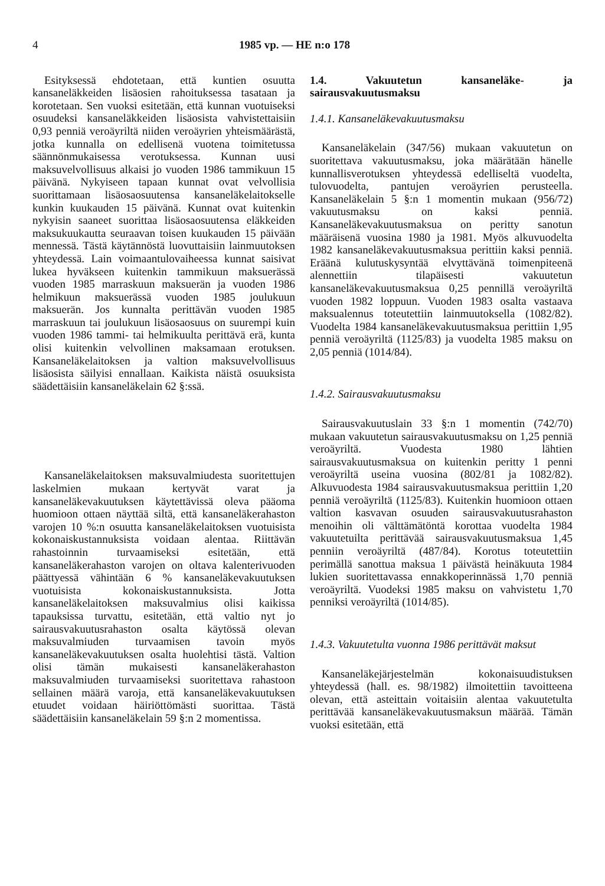4 1985 vp. — HE n:o 178
Esityksessä ehdotetaan, että kuntien osuutta kansaneläkkeiden lisäosien rahoituksessa tasataan ja korotetaan. Sen vuoksi esitetään, että kunnan vuotuiseksi osuudeksi kansaneläkkeiden lisäosista vahvistettaisiin 0,93 penniä veroäyriltä niiden veroäyrien yhteismäärästä, jotka kunnalla on edellisenä vuotena toimitetussa säännönmukaisessa verotuksessa. Kunnan uusi maksuvelvollisuus alkaisi jo vuoden 1986 tammikuun 15 päivänä. Nykyiseen tapaan kunnat ovat velvollisia suorittamaan lisäosaosuutensa kansaneläkelaitokselle kunkin kuukauden 15 päivänä. Kunnat ovat kuitenkin nykyisin saaneet suorittaa lisäosaosuutensa eläkkeiden maksukuukautta seuraavan toisen kuukauden 15 päivään mennessä. Tästä käytännöstä luovuttaisiin lainmuutoksen yhteydessä. Lain voimaantulovaiheessa kunnat saisivat lukea hyväkseen kuitenkin tammikuun maksuerässä vuoden 1985 marraskuun maksuerän ja vuoden 1986 helmikuun maksuerässä vuoden 1985 joulukuun maksuerän. Jos kunnalta perittävän vuoden 1985 marraskuun tai joulukuun lisäosaosuus on suurempi kuin vuoden 1986 tammi- tai helmikuulta perittävä erä, kunta olisi kuitenkin velvollinen maksamaan erotuksen. Kansaneläkelaitoksen ja valtion maksuvelvollisuus lisäosista säilyisi ennallaan. Kaikista näistä osuuksista säädettäisiin kansaneläkelain 62 §:ssä.
Kansaneläkelaitoksen maksuvalmiudesta suoritettujen laskelmien mukaan kertyvät varat ja kansaneläkevakuutuksen käytettävissä oleva pääoma huomioon ottaen näyttää siltä, että kansaneläkerahaston varojen 10 %:n osuutta kansaneläkelaitoksen vuotuisista kokonaiskustannuksista voidaan alentaa. Riittävän rahastoinnin turvaamiseksi esitetään, että kansaneläkerahaston varojen on oltava kalenterivuoden päättyessä vähintään 6 % kansaneläkevakuutuksen vuotuisista kokonaiskustannuksista. Jotta kansaneläkelaitoksen maksuvalmius olisi kaikissa tapauksissa turvattu, esitetään, että valtio nyt jo sairausvakuutusrahaston osalta käytössä olevan maksuvalmiuden turvaamisen tavoin myös kansaneläkevakuutuksen osalta huolehtisi tästä. Valtion olisi tämän mukaisesti kansaneläkerahaston maksuvalmiuden turvaamiseksi suoritettava rahastoon sellainen määrä varoja, että kansaneläkevakuutuksen etuudet voidaan häiriöttömästi suorittaa. Tästä säädettäisiin kansaneläkelain 59 §:n 2 momentissa.
1.4. Vakuutetun kansaneläke- ja sairausvakuutusmaksu
1.4.1. Kansaneläkevakuutusmaksu
Kansaneläkelain (347/56) mukaan vakuutetun on suoritettava vakuutusmaksu, joka määrätään hänelle kunnallisverotuksen yhteydessä edelliseltä vuodelta, tulovuodelta, pantujen veroäyrien perusteella. Kansaneläkelain 5 §:n 1 momentin mukaan (956/72) vakuutusmaksu on kaksi penniä. Kansaneläkevakuutusmaksua on peritty sanotun määräisenä vuosina 1980 ja 1981. Myös alkuvuodelta 1982 kansaneläkevakuutusmaksua perittiin kaksi penniä. Eräänä kulutuskysyntää elvyttävänä toimenpiteenä alennettiin tilapäisesti vakuutetun kansaneläkevakuutusmaksua 0,25 pennillä veroäyriltä vuoden 1982 loppuun. Vuoden 1983 osalta vastaava maksualennus toteutettiin lainmuutoksella (1082/82). Vuodelta 1984 kansaneläkevakuutusmaksua perittiin 1,95 penniä veroäyriltä (1125/83) ja vuodelta 1985 maksu on 2,05 penniä (1014/84).
1.4.2. Sairausvakuutusmaksu
Sairausvakuutuslain 33 §:n 1 momentin (742/70) mukaan vakuutetun sairausvakuutusmaksu on 1,25 penniä veroäyriltä. Vuodesta 1980 lähtien sairausvakuutusmaksua on kuitenkin peritty 1 penni veroäyriltä useina vuosina (802/81 ja 1082/82). Alkuvuodesta 1984 sairausvakuutusmaksua perittiin 1,20 penniä veroäyriltä (1125/83). Kuitenkin huomioon ottaen valtion kasvavan osuuden sairausvakuutusrahaston menoihin oli välttämätöntä korottaa vuodelta 1984 vakuutetuilta perittävää sairausvakuutusmaksua 1,45 penniin veroäyriltä (487/84). Korotus toteutettiin perimällä sanottua maksua 1 päivästä heinäkuuta 1984 lukien suoritettavassa ennakkoperinnässä 1,70 penniä veroäyriltä. Vuodeksi 1985 maksu on vahvistetu 1,70 penniksi veroäyriltä (1014/85).
1.4.3. Vakuutetulta vuonna 1986 perittävät maksut
Kansaneläkejärjestelmän kokonaisuudistuksen yhteydessä (hall. es. 98/1982) ilmoitettiin tavoitteena olevan, että asteittain voitaisiin alentaa vakuutetulta perittävää kansaneläkevakuutusmaksun määrää. Tämän vuoksi esitetään, että